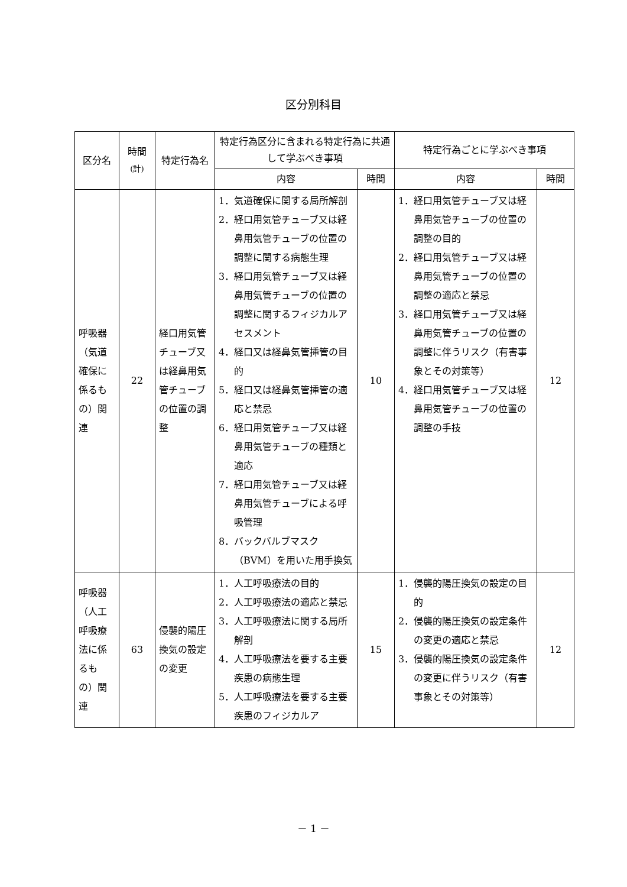区分別科目
| 区分名 | 時間 (計) | 特定行為名 | 特定行為区分に含まれる特定行為に共通して学ぶべき事項 | | 特定行為ごとに学ぶべき事項 | |
| --- | --- | --- | --- | --- | --- | --- |
| | | | 内容 | 時間 | 内容 | 時間 |
| 呼吸器（気道確保に係るもの）関連 | 22 | 経口用気管チューブ又は経鼻用気管チューブの位置の調整 | 1．気道確保に関する局所解剖 2．経口用気管チューブ又は経鼻用気管チューブの位置の調整に関する病態生理 3．経口用気管チューブ又は経鼻用気管チューブの位置の調整に関するフィジカルアセスメント 4．経口又は経鼻気管挿管の目的 5．経口又は経鼻気管挿管の適応と禁忌 6．経口用気管チューブ又は経鼻用気管チューブの種類と適応 7．経口用気管チューブ又は経鼻用気管チューブによる呼吸管理 8．バックバルブマスク（BVM）を用いた用手換気 | 10 | 1．経口用気管チューブ又は経鼻用気管チューブの位置の調整の目的 2．経口用気管チューブ又は経鼻用気管チューブの位置の調整の適応と禁忌 3．経口用気管チューブ又は経鼻用気管チューブの位置の調整に伴うリスク（有害事象とその対策等） 4．経口用気管チューブ又は経鼻用気管チューブの位置の調整の手技 | 12 |
| 呼吸器（人工呼吸療法に係るもの）関連 | 63 | 侵襲的陽圧換気の設定の変更 | 1．人工呼吸療法の目的 2．人工呼吸療法の適応と禁忌 3．人工呼吸療法に関する局所解剖 4．人工呼吸療法を要する主要疾患の病態生理 5．人工呼吸療法を要する主要疾患のフィジカルア | 15 | 1．侵襲的陽圧換気の設定の目的 2．侵襲的陽圧換気の設定条件の変更の適応と禁忌 3．侵襲的陽圧換気の設定条件の変更に伴うリスク（有害事象とその対策等） | 12 |
－ 1 －